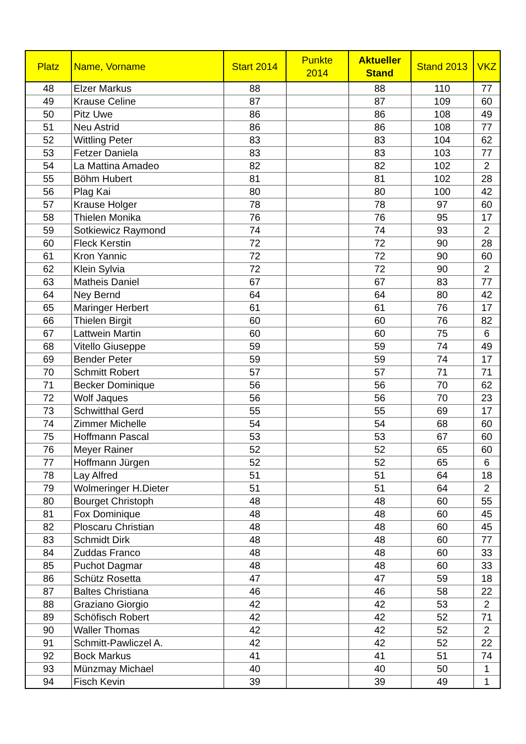| Platz | Name, Vorname | Start 2014 | Punkte 2014 | Aktueller Stand | Stand 2013 | VKZ |
| --- | --- | --- | --- | --- | --- | --- |
| 48 | Elzer Markus | 88 | | 88 | 110 | 77 |
| 49 | Krause Celine | 87 | | 87 | 109 | 60 |
| 50 | Pitz Uwe | 86 | | 86 | 108 | 49 |
| 51 | Neu Astrid | 86 | | 86 | 108 | 77 |
| 52 | Wittling Peter | 83 | | 83 | 104 | 62 |
| 53 | Fetzer Daniela | 83 | | 83 | 103 | 77 |
| 54 | La Mattina Amadeo | 82 | | 82 | 102 | 2 |
| 55 | Böhm Hubert | 81 | | 81 | 102 | 28 |
| 56 | Plag Kai | 80 | | 80 | 100 | 42 |
| 57 | Krause Holger | 78 | | 78 | 97 | 60 |
| 58 | Thielen Monika | 76 | | 76 | 95 | 17 |
| 59 | Sotkiewicz Raymond | 74 | | 74 | 93 | 2 |
| 60 | Fleck Kerstin | 72 | | 72 | 90 | 28 |
| 61 | Kron Yannic | 72 | | 72 | 90 | 60 |
| 62 | Klein Sylvia | 72 | | 72 | 90 | 2 |
| 63 | Matheis Daniel | 67 | | 67 | 83 | 77 |
| 64 | Ney Bernd | 64 | | 64 | 80 | 42 |
| 65 | Maringer Herbert | 61 | | 61 | 76 | 17 |
| 66 | Thielen Birgit | 60 | | 60 | 76 | 82 |
| 67 | Lattwein Martin | 60 | | 60 | 75 | 6 |
| 68 | Vitello Giuseppe | 59 | | 59 | 74 | 49 |
| 69 | Bender Peter | 59 | | 59 | 74 | 17 |
| 70 | Schmitt Robert | 57 | | 57 | 71 | 71 |
| 71 | Becker Dominique | 56 | | 56 | 70 | 62 |
| 72 | Wolf Jaques | 56 | | 56 | 70 | 23 |
| 73 | Schwitthal Gerd | 55 | | 55 | 69 | 17 |
| 74 | Zimmer Michelle | 54 | | 54 | 68 | 60 |
| 75 | Hoffmann Pascal | 53 | | 53 | 67 | 60 |
| 76 | Meyer Rainer | 52 | | 52 | 65 | 60 |
| 77 | Hoffmann Jürgen | 52 | | 52 | 65 | 6 |
| 78 | Lay Alfred | 51 | | 51 | 64 | 18 |
| 79 | Wolmeringer H.Dieter | 51 | | 51 | 64 | 2 |
| 80 | Bourget Christoph | 48 | | 48 | 60 | 55 |
| 81 | Fox Dominique | 48 | | 48 | 60 | 45 |
| 82 | Ploscaru Christian | 48 | | 48 | 60 | 45 |
| 83 | Schmidt Dirk | 48 | | 48 | 60 | 77 |
| 84 | Zuddas Franco | 48 | | 48 | 60 | 33 |
| 85 | Puchot Dagmar | 48 | | 48 | 60 | 33 |
| 86 | Schütz Rosetta | 47 | | 47 | 59 | 18 |
| 87 | Baltes Christiana | 46 | | 46 | 58 | 22 |
| 88 | Graziano Giorgio | 42 | | 42 | 53 | 2 |
| 89 | Schöfisch Robert | 42 | | 42 | 52 | 71 |
| 90 | Waller Thomas | 42 | | 42 | 52 | 2 |
| 91 | Schmitt-Pawliczel A. | 42 | | 42 | 52 | 22 |
| 92 | Bock Markus | 41 | | 41 | 51 | 74 |
| 93 | Münzmay Michael | 40 | | 40 | 50 | 1 |
| 94 | Fisch Kevin | 39 | | 39 | 49 | 1 |